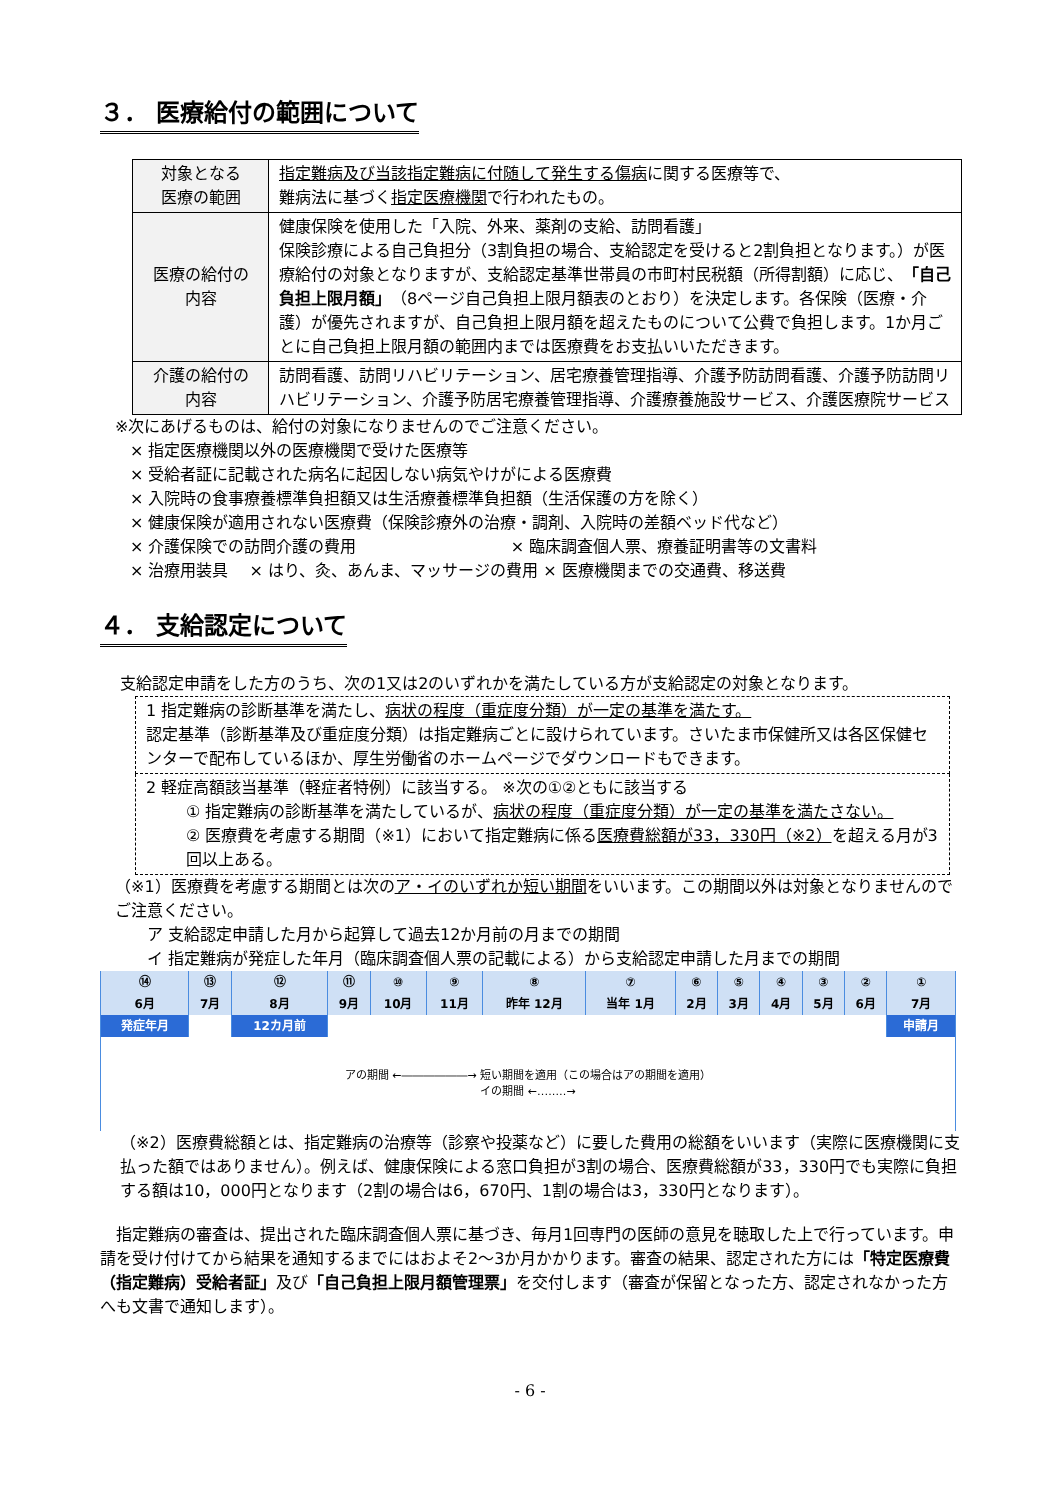３． 医療給付の範囲について
| 対象となる 医療の範囲 | 指定難病及び当該指定難病に付随して発生する傷病 に関する医療等で、 難病法に基づく 指定医療機関 で行われたもの。 |
| 医療の給付の 内容 | 健康保険を使用した「入院、外来、薬剤の支給、訪問看護」 保険診療による自己負担分（3割負担の場合、支給認定を受けると2割負担となります。）が医療給付の対象となりますが、支給認定基準世帯員の市町村民税額（所得割額）に応じ、 「自己負担上限月額」 （8ページ自己負担上限月額表のとおり）を決定します。各保険（医療・介護）が優先されますが、自己負担上限月額を超えたものについて公費で負担します。1か月ごとに自己負担上限月額の範囲内までは医療費をお支払いいただきます。 |
| 介護の給付の 内容 | 訪問看護、訪問リハビリテーション、居宅療養管理指導、介護予防訪問看護、介護予防訪問リハビリテーション、介護予防居宅療養管理指導、介護療養施設サービス、介護医療院サービス |
※次にあげるものは、給付の対象になりませんのでご注意ください。
× 指定医療機関以外の医療機関で受けた医療等
× 受給者証に記載された病名に起因しない病気やけがによる医療費
× 入院時の食事療養標準負担額又は生活療養標準負担額（生活保護の方を除く）
× 健康保険が適用されない医療費（保険診療外の治療・調剤、入院時の差額ベッド代など）
× 介護保険での訪問介護の費用 　　　　　　　　　 × 臨床調査個人票、療養証明書等の文書料
× 治療用装具 　× はり、灸、あんま、マッサージの費用 × 医療機関までの交通費、移送費
４． 支給認定について
支給認定申請をした方のうち、次の1又は2のいずれかを満たしている方が支給認定の対象となります。
1 指定難病の診断基準を満たし、病状の程度（重症度分類）が一定の基準を満たす。
認定基準（診断基準及び重症度分類）は指定難病ごとに設けられています。さいたま市保健所又は各区保健センターで配布しているほか、厚生労働省のホームページでダウンロードもできます。
2 軽症高額該当基準（軽症者特例）に該当する。 ※次の①②ともに該当する
① 指定難病の診断基準を満たしているが、病状の程度（重症度分類）が一定の基準を満たさない。
② 医療費を考慮する期間（※1）において指定難病に係る医療費総額が33，330円（※2）を超える月が3回以上ある。
（※1）医療費を考慮する期間とは次のア・イのいずれか短い期間をいいます。この期間以外は対象となりませんのでご注意ください。
　　ア 支給認定申請した月から起算して過去12か月前の月までの期間
　　イ 指定難病が発症した年月（臨床調査個人票の記載による）から支給認定申請した月までの期間
| ⑭ | ⑬ | ⑫ | ⑪ | ⑩ | ⑨ | ⑧ | ⑦ | ⑥ | ⑤ | ④ | ③ | ② | ① |
| 6月 | 7月 | 8月 | 9月 | 10月 | 11月 | 昨年 12月 | 当年 1月 | 2月 | 3月 | 4月 | 5月 | 6月 | 7月 |
| 発症年月 | | 12カ月前 | | | | | | | | | | | 申請月 |
| アの期間 ←――――――→ 短い期間を適用（この場合はアの期間を適用） イの期間 ←‥‥‥‥→ | | | | | | | | | | | | | |
（※2）医療費総額とは、指定難病の治療等（診察や投薬など）に要した費用の総額をいいます（実際に医療機関に支払った額ではありません）。例えば、健康保険による窓口負担が3割の場合、医療費総額が33，330円でも実際に負担する額は10，000円となります（2割の場合は6，670円、1割の場合は3，330円となります）。
　指定難病の審査は、提出された臨床調査個人票に基づき、毎月1回専門の医師の意見を聴取した上で行っています。申請を受け付けてから結果を通知するまでにはおよそ2～3か月かかります。審査の結果、認定された方には「特定医療費（指定難病）受給者証」及び「自己負担上限月額管理票」を交付します（審査が保留となった方、認定されなかった方へも文書で通知します）。
- 6 -